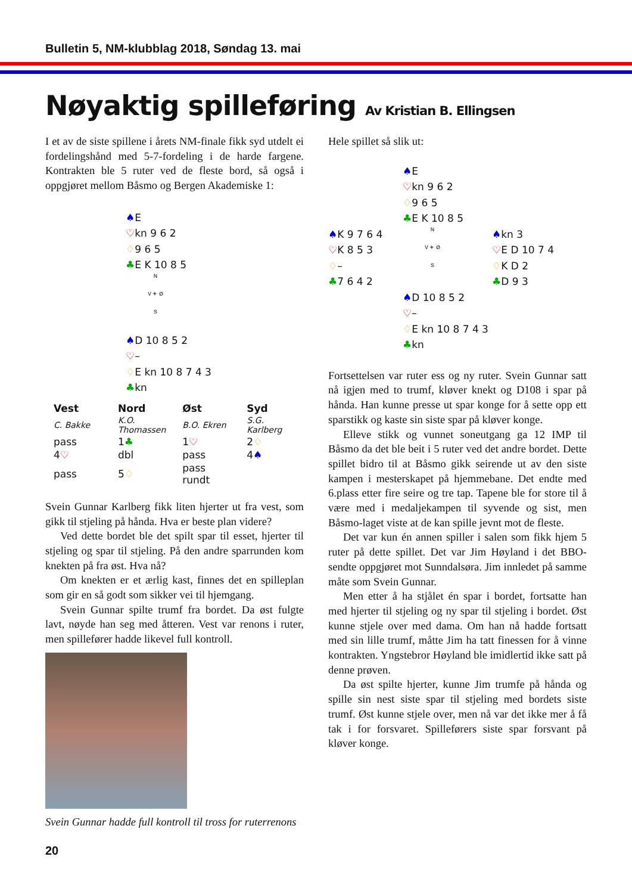Bulletin 5, NM-klubblag 2018, Søndag 13. mai
Nøyaktig spilleføring Av Kristian B. Ellingsen
I et av de siste spillene i årets NM-finale fikk syd utdelt ei fordelingshånd med 5-7-fordeling i de harde fargene. Kontrakten ble 5 ruter ved de fleste bord, så også i oppgjøret mellom Båsmo og Bergen Akademiske 1:
♠E
♡kn 9 6 2
♢9 6 5
♣E K 10 8 5
N
V ✦ Ø
S
♠D 10 8 5 2
♡–
♢E kn 10 8 7 4 3
♣kn
| Vest | Nord | Øst | Syd |
| --- | --- | --- | --- |
| C. Bakke | K.O. Thomassen | B.O. Ekren | S.G. Karlberg |
| pass | 1 ♣ | 1 ♡ | 2 ♢ |
| 4 ♡ | dbl | pass | 4 ♠ |
| pass | 5 ♢ | pass rundt | |
Svein Gunnar Karlberg fikk liten hjerter ut fra vest, som gikk til stjeling på hånda. Hva er beste plan videre?
Ved dette bordet ble det spilt spar til esset, hjerter til stjeling og spar til stjeling. På den andre sparrunden kom knekten på fra øst. Hva nå?
Om knekten er et ærlig kast, finnes det en spilleplan som gir en så godt som sikker vei til hjemgang.
Svein Gunnar spilte trumf fra bordet. Da øst fulgte lavt, nøyde han seg med åtteren. Vest var renons i ruter, men spillefører hadde likevel full kontroll.
Svein Gunnar hadde full kontroll til tross for ruterrenons
20
Hele spillet så slik ut:
♠E
♡kn 9 6 2
♢9 6 5
♣E K 10 8 5
♠K 9 7 6 4
♡K 8 5 3
♢–
♣7 6 4 2
N
V ✦ Ø
S
♠kn 3
♡E D 10 7 4
♢K D 2
♣D 9 3
♠D 10 8 5 2
♡–
♢E kn 10 8 7 4 3
♣kn
Fortsettelsen var ruter ess og ny ruter. Svein Gunnar satt nå igjen med to trumf, kløver knekt og D108 i spar på hånda. Han kunne presse ut spar konge for å sette opp ett sparstikk og kaste sin siste spar på kløver konge.
Elleve stikk og vunnet soneutgang ga 12 IMP til Båsmo da det ble beit i 5 ruter ved det andre bordet. Dette spillet bidro til at Båsmo gikk seirende ut av den siste kampen i mesterskapet på hjemmebane. Det endte med 6.plass etter fire seire og tre tap. Tapene ble for store til å være med i medaljekampen til syvende og sist, men Båsmo-laget viste at de kan spille jevnt mot de fleste.
Det var kun én annen spiller i salen som fikk hjem 5 ruter på dette spillet. Det var Jim Høyland i det BBO-sendte oppgjøret mot Sunndalsøra. Jim innledet på samme måte som Svein Gunnar.
Men etter å ha stjålet én spar i bordet, fortsatte han med hjerter til stjeling og ny spar til stjeling i bordet. Øst kunne stjele over med dama. Om han nå hadde fortsatt med sin lille trumf, måtte Jim ha tatt finessen for å vinne kontrakten. Yngstebror Høyland ble imidlertid ikke satt på denne prøven.
Da øst spilte hjerter, kunne Jim trumfe på hånda og spille sin nest siste spar til stjeling med bordets siste trumf. Øst kunne stjele over, men nå var det ikke mer å få tak i for forsvaret. Spilleførers siste spar forsvant på kløver konge.